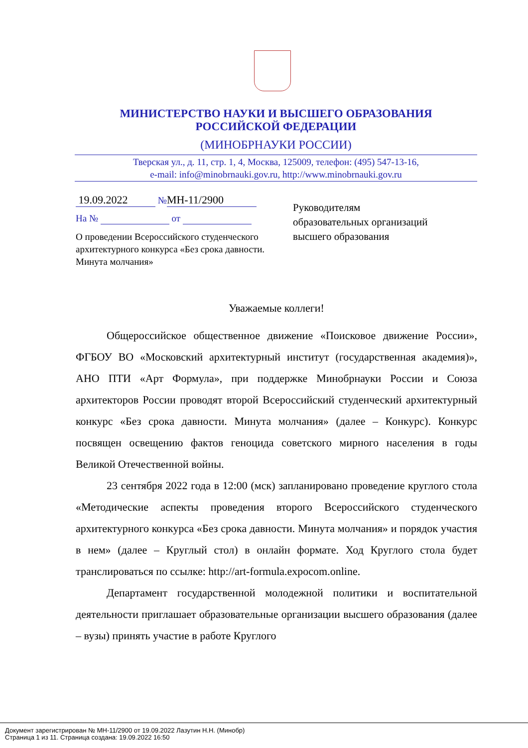МИНИСТЕРСТВО НАУКИ И ВЫСШЕГО ОБРАЗОВАНИЯ
РОССИЙСКОЙ ФЕДЕРАЦИИ
(МИНОБРНАУКИ РОССИИ)
Тверская ул., д. 11, стр. 1, 4, Москва, 125009, телефон: (495) 547-13-16,
e-mail: info@minobrnauki.gov.ru, http://www.minobrnauki.gov.ru
19.09.2022 № МН-11/2900
На № от
О проведении Всероссийского студенческого архитектурного конкурса «Без срока давности. Минута молчания»
Руководителям
образовательных организаций
высшего образования
Уважаемые коллеги!
Общероссийское общественное движение «Поисковое движение России», ФГБОУ ВО «Московский архитектурный институт (государственная академия)», АНО ПТИ «Арт Формула», при поддержке Минобрнауки России и Союза архитекторов России проводят второй Всероссийский студенческий архитектурный конкурс «Без срока давности. Минута молчания» (далее – Конкурс). Конкурс посвящен освещению фактов геноцида советского мирного населения в годы Великой Отечественной войны.
23 сентября 2022 года в 12:00 (мск) запланировано проведение круглого стола «Методические аспекты проведения второго Всероссийского студенческого архитектурного конкурса «Без срока давности. Минута молчания» и порядок участия в нем» (далее – Круглый стол) в онлайн формате. Ход Круглого стола будет транслироваться по ссылке: http://art-formula.expocom.online.
Департамент государственной молодежной политики и воспитательной деятельности приглашает образовательные организации высшего образования (далее – вузы) принять участие в работе Круглого
Документ зарегистрирован № МН-11/2900 от 19.09.2022 Лазутин Н.Н. (Минобр)
Страница 1 из 11. Страница создана: 19.09.2022 16:50